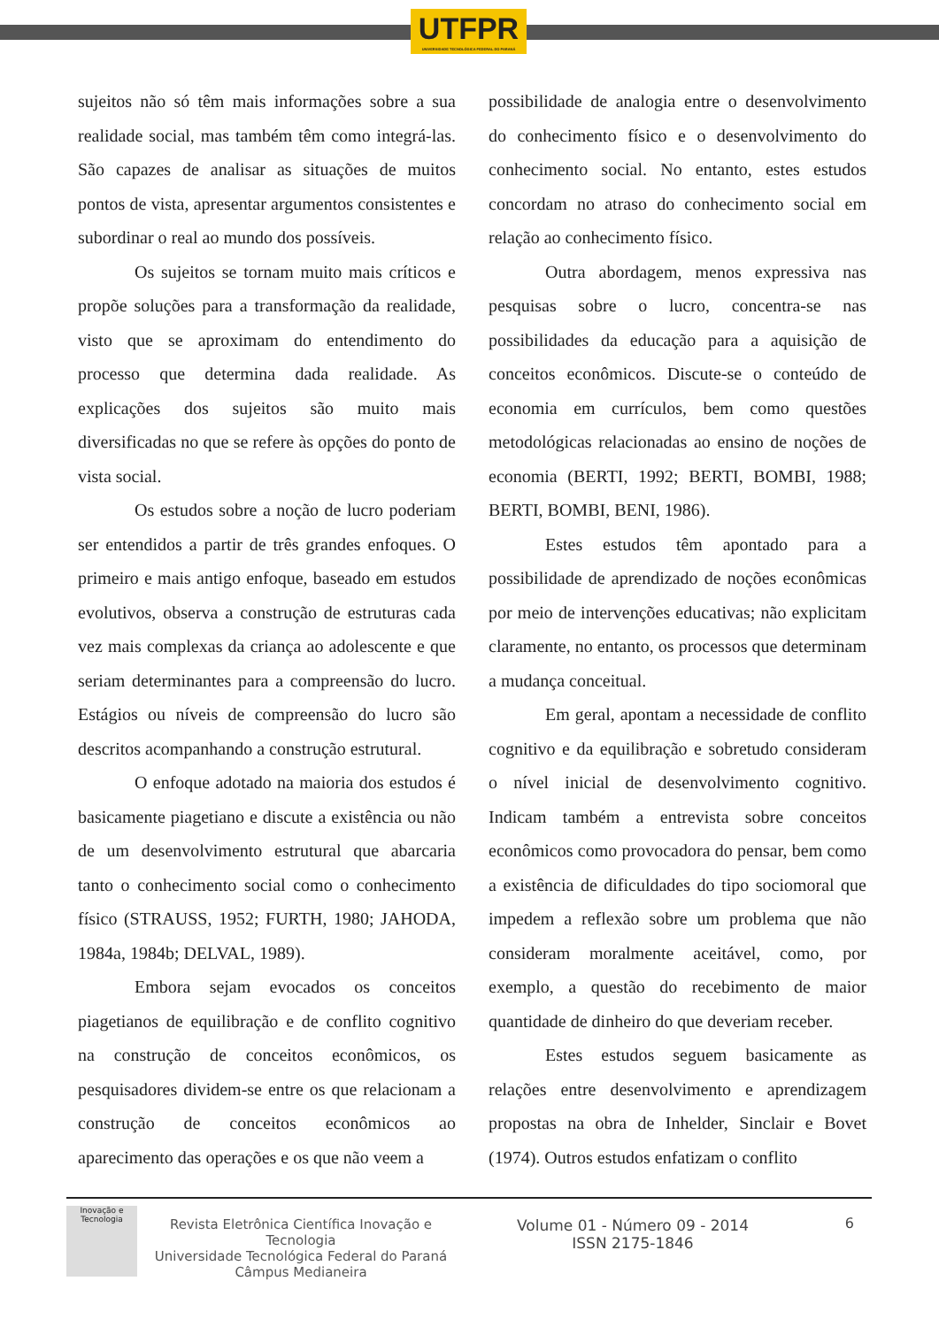UTFPR
UNIVERSIDADE TECNOLÓGICA FEDERAL DO PARANÁ
sujeitos não só têm mais informações sobre a sua realidade social, mas também têm como integrá-las. São capazes de analisar as situações de muitos pontos de vista, apresentar argumentos consistentes e subordinar o real ao mundo dos possíveis.
Os sujeitos se tornam muito mais críticos e propõe soluções para a transformação da realidade, visto que se aproximam do entendimento do processo que determina dada realidade. As explicações dos sujeitos são muito mais diversificadas no que se refere às opções do ponto de vista social.
Os estudos sobre a noção de lucro poderiam ser entendidos a partir de três grandes enfoques. O primeiro e mais antigo enfoque, baseado em estudos evolutivos, observa a construção de estruturas cada vez mais complexas da criança ao adolescente e que seriam determinantes para a compreensão do lucro. Estágios ou níveis de compreensão do lucro são descritos acompanhando a construção estrutural.
O enfoque adotado na maioria dos estudos é basicamente piagetiano e discute a existência ou não de um desenvolvimento estrutural que abarcaria tanto o conhecimento social como o conhecimento físico (STRAUSS, 1952; FURTH, 1980; JAHODA, 1984a, 1984b; DELVAL, 1989).
Embora sejam evocados os conceitos piagetianos de equilibração e de conflito cognitivo na construção de conceitos econômicos, os pesquisadores dividem-se entre os que relacionam a construção de conceitos econômicos ao aparecimento das operações e os que não veem a
possibilidade de analogia entre o desenvolvimento do conhecimento físico e o desenvolvimento do conhecimento social. No entanto, estes estudos concordam no atraso do conhecimento social em relação ao conhecimento físico.
Outra abordagem, menos expressiva nas pesquisas sobre o lucro, concentra-se nas possibilidades da educação para a aquisição de conceitos econômicos. Discute-se o conteúdo de economia em currículos, bem como questões metodológicas relacionadas ao ensino de noções de economia (BERTI, 1992; BERTI, BOMBI, 1988; BERTI, BOMBI, BENI, 1986).
Estes estudos têm apontado para a possibilidade de aprendizado de noções econômicas por meio de intervenções educativas; não explicitam claramente, no entanto, os processos que determinam a mudança conceitual.
Em geral, apontam a necessidade de conflito cognitivo e da equilibração e sobretudo consideram o nível inicial de desenvolvimento cognitivo. Indicam também a entrevista sobre conceitos econômicos como provocadora do pensar, bem como a existência de dificuldades do tipo sociomoral que impedem a reflexão sobre um problema que não consideram moralmente aceitável, como, por exemplo, a questão do recebimento de maior quantidade de dinheiro do que deveriam receber.
Estes estudos seguem basicamente as relações entre desenvolvimento e aprendizagem propostas na obra de Inhelder, Sinclair e Bovet (1974). Outros estudos enfatizam o conflito
Inovação e Tecnologia
Revista Eletrônica Científica Inovação e Tecnologia
Universidade Tecnológica Federal do Paraná
Câmpus Medianeira
Volume 01 - Número 09 - 2014
ISSN 2175-1846
6